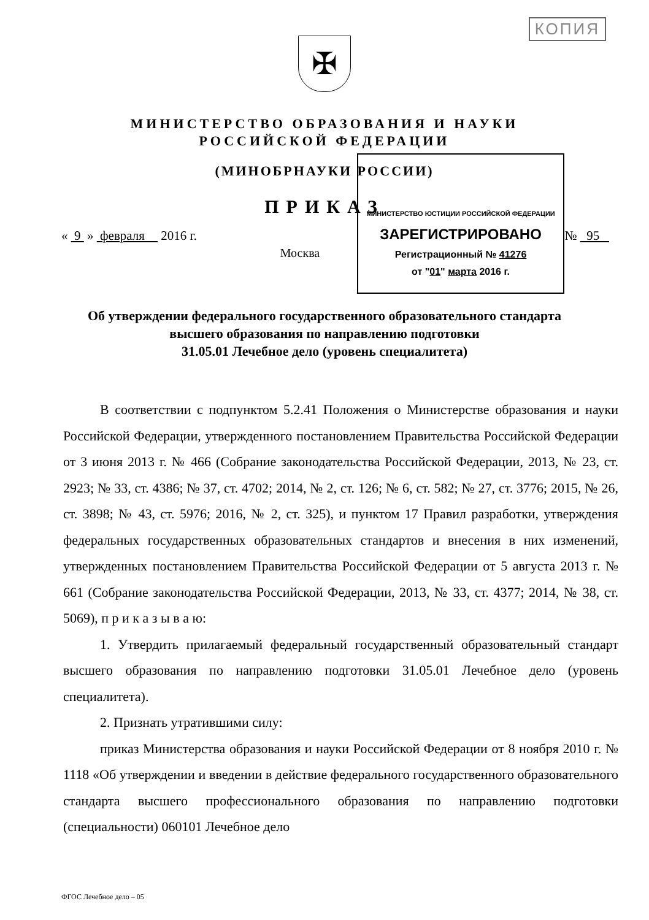КОПИЯ
✠
МИНИСТЕРСТВО ОБРАЗОВАНИЯ И НАУКИ
РОССИЙСКОЙ ФЕДЕРАЦИИ
(МИНОБРНАУКИ РОССИИ)
ПРИКАЗ
« 9 » февраля 2016 г. № 95
Москва
МИНИСТЕРСТВО ЮСТИЦИИ РОССИЙСКОЙ ФЕДЕРАЦИИ
ЗАРЕГИСТРИРОВАНО
Регистрационный № 41276
от "01" марта 2016 г.
Об утверждении федерального государственного образовательного стандарта
высшего образования по направлению подготовки
31.05.01 Лечебное дело (уровень специалитета)
В соответствии с подпунктом 5.2.41 Положения о Министерстве образования и науки Российской Федерации, утвержденного постановлением Правительства Российской Федерации от 3 июня 2013 г. № 466 (Собрание законодательства Российской Федерации, 2013, № 23, ст. 2923; № 33, ст. 4386; № 37, ст. 4702; 2014, № 2, ст. 126; № 6, ст. 582; № 27, ст. 3776; 2015, № 26, ст. 3898; № 43, ст. 5976; 2016, № 2, ст. 325), и пунктом 17 Правил разработки, утверждения федеральных государственных образовательных стандартов и внесения в них изменений, утвержденных постановлением Правительства Российской Федерации от 5 августа 2013 г. № 661 (Собрание законодательства Российской Федерации, 2013, № 33, ст. 4377; 2014, № 38, ст. 5069), п р и к а з ы в а ю:
1. Утвердить прилагаемый федеральный государственный образовательный стандарт высшего образования по направлению подготовки 31.05.01 Лечебное дело (уровень специалитета).
2. Признать утратившими силу:
приказ Министерства образования и науки Российской Федерации от 8 ноября 2010 г. № 1118 «Об утверждении и введении в действие федерального государственного образовательного стандарта высшего профессионального образования по направлению подготовки (специальности) 060101 Лечебное дело
ФГОС Лечебное дело – 05